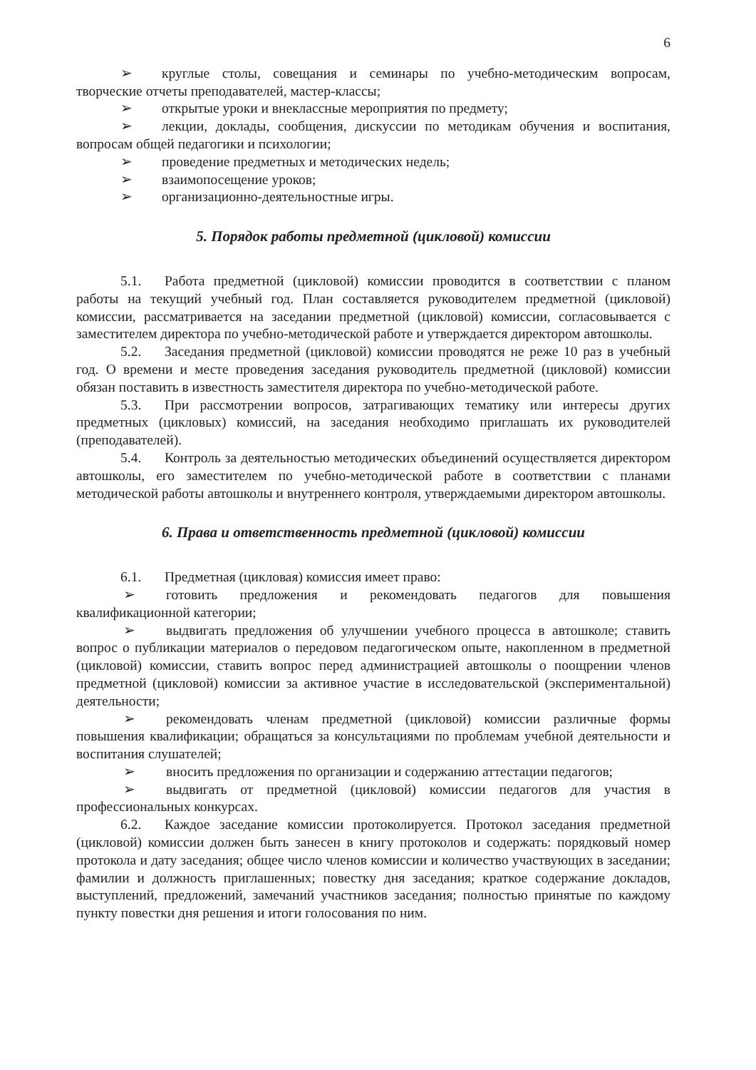6
➢ круглые столы, совещания и семинары по учебно-методическим вопросам, творческие отчеты преподавателей, мастер-классы;
➢ открытые уроки и внеклассные мероприятия по предмету;
➢ лекции, доклады, сообщения, дискуссии по методикам обучения и воспитания, вопросам общей педагогики и психологии;
➢ проведение предметных и методических недель;
➢ взаимопосещение уроков;
➢ организационно-деятельностные игры.
5. Порядок работы предметной (цикловой) комиссии
5.1. Работа предметной (цикловой) комиссии проводится в соответствии с планом работы на текущий учебный год. План составляется руководителем предметной (цикловой) комиссии, рассматривается на заседании предметной (цикловой) комиссии, согласовывается с заместителем директора по учебно-методической работе и утверждается директором автошколы.
5.2. Заседания предметной (цикловой) комиссии проводятся не реже 10 раз в учебный год. О времени и месте проведения заседания руководитель предметной (цикловой) комиссии обязан поставить в известность заместителя директора по учебно-методической работе.
5.3. При рассмотрении вопросов, затрагивающих тематику или интересы других предметных (цикловых) комиссий, на заседания необходимо приглашать их руководителей (преподавателей).
5.4. Контроль за деятельностью методических объединений осуществляется директором автошколы, его заместителем по учебно-методической работе в соответствии с планами методической работы автошколы и внутреннего контроля, утверждаемыми директором автошколы.
6. Права и ответственность предметной (цикловой) комиссии
6.1. Предметная (цикловая) комиссия имеет право:
➢ готовить предложения и рекомендовать педагогов для повышения квалификационной категории;
➢ выдвигать предложения об улучшении учебного процесса в автошколе; ставить вопрос о публикации материалов о передовом педагогическом опыте, накопленном в предметной (цикловой) комиссии, ставить вопрос перед администрацией автошколы о поощрении членов предметной (цикловой) комиссии за активное участие в исследовательской (экспериментальной) деятельности;
➢ рекомендовать членам предметной (цикловой) комиссии различные формы повышения квалификации; обращаться за консультациями по проблемам учебной деятельности и воспитания слушателей;
➢ вносить предложения по организации и содержанию аттестации педагогов;
➢ выдвигать от предметной (цикловой) комиссии педагогов для участия в профессиональных конкурсах.
6.2. Каждое заседание комиссии протоколируется. Протокол заседания предметной (цикловой) комиссии должен быть занесен в книгу протоколов и содержать: порядковый номер протокола и дату заседания; общее число членов комиссии и количество участвующих в заседании; фамилии и должность приглашенных; повестку дня заседания; краткое содержание докладов, выступлений, предложений, замечаний участников заседания; полностью принятые по каждому пункту повестки дня решения и итоги голосования по ним.